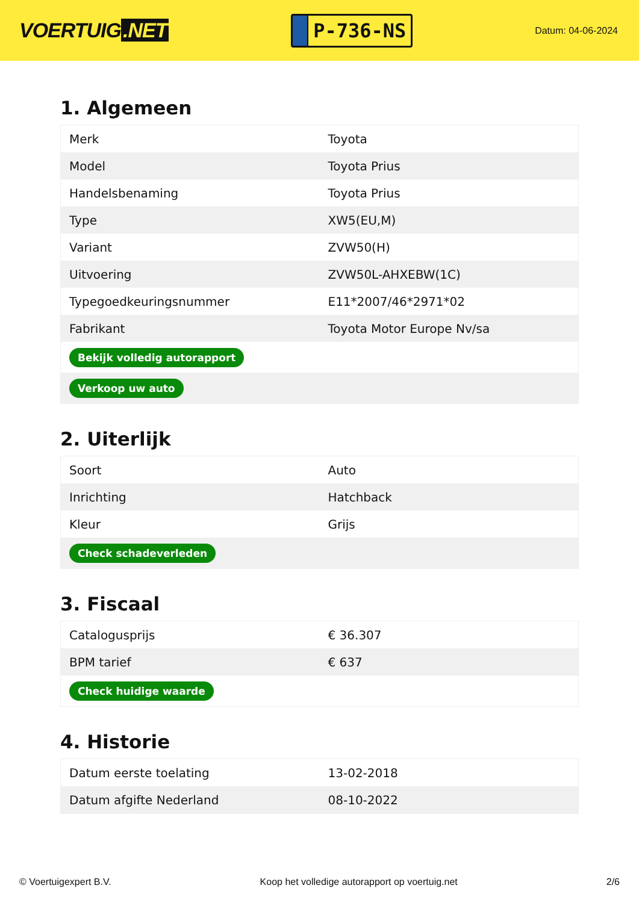VOERTUIG.NET
P-736-NS
Datum: 04-06-2024
1. Algemeen
| Merk | Toyota |
| Model | Toyota Prius |
| Handelsbenaming | Toyota Prius |
| Type | XW5(EU,M) |
| Variant | ZVW50(H) |
| Uitvoering | ZVW50L-AHXEBW(1C) |
| Typegoedkeuringsnummer | E11*2007/46*2971*02 |
| Fabrikant | Toyota Motor Europe Nv/sa |
| Bekijk volledig autorapport | |
| Verkoop uw auto | |
2. Uiterlijk
| Soort | Auto |
| Inrichting | Hatchback |
| Kleur | Grijs |
| Check schadeverleden | |
3. Fiscaal
| Catalogusprijs | € 36.307 |
| BPM tarief | € 637 |
| Check huidige waarde | |
4. Historie
| Datum eerste toelating | 13-02-2018 |
| Datum afgifte Nederland | 08-10-2022 |
© Voertuigexpert B.V. Koop het volledige autorapport op voertuig.net 2/6